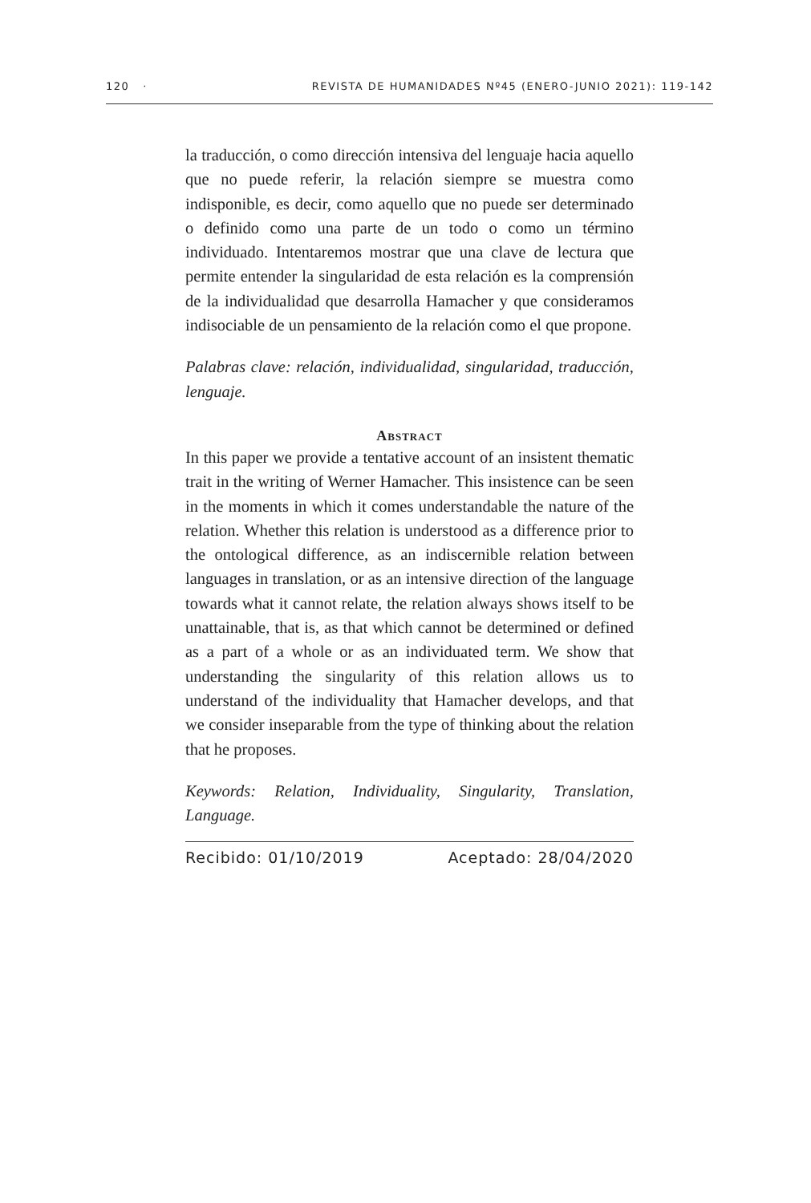120 · REVISTA DE HUMANIDADES Nº45 (ENERO-JUNIO 2021): 119-142
la traducción, o como dirección intensiva del lenguaje hacia aquello que no puede referir, la relación siempre se muestra como indisponible, es decir, como aquello que no puede ser determinado o definido como una parte de un todo o como un término individuado. Intentaremos mostrar que una clave de lectura que permite entender la singularidad de esta relación es la comprensión de la individualidad que desarrolla Hamacher y que consideramos indisociable de un pensamiento de la relación como el que propone.
Palabras clave: relación, individualidad, singularidad, traducción, lenguaje.
Abstract
In this paper we provide a tentative account of an insistent thematic trait in the writing of Werner Hamacher. This insistence can be seen in the moments in which it comes understandable the nature of the relation. Whether this relation is understood as a difference prior to the ontological difference, as an indiscernible relation between languages in translation, or as an intensive direction of the language towards what it cannot relate, the relation always shows itself to be unattainable, that is, as that which cannot be determined or defined as a part of a whole or as an individuated term. We show that understanding the singularity of this relation allows us to understand of the individuality that Hamacher develops, and that we consider inseparable from the type of thinking about the relation that he proposes.
Keywords: Relation, Individuality, Singularity, Translation, Language.
Recibido: 01/10/2019 Aceptado: 28/04/2020